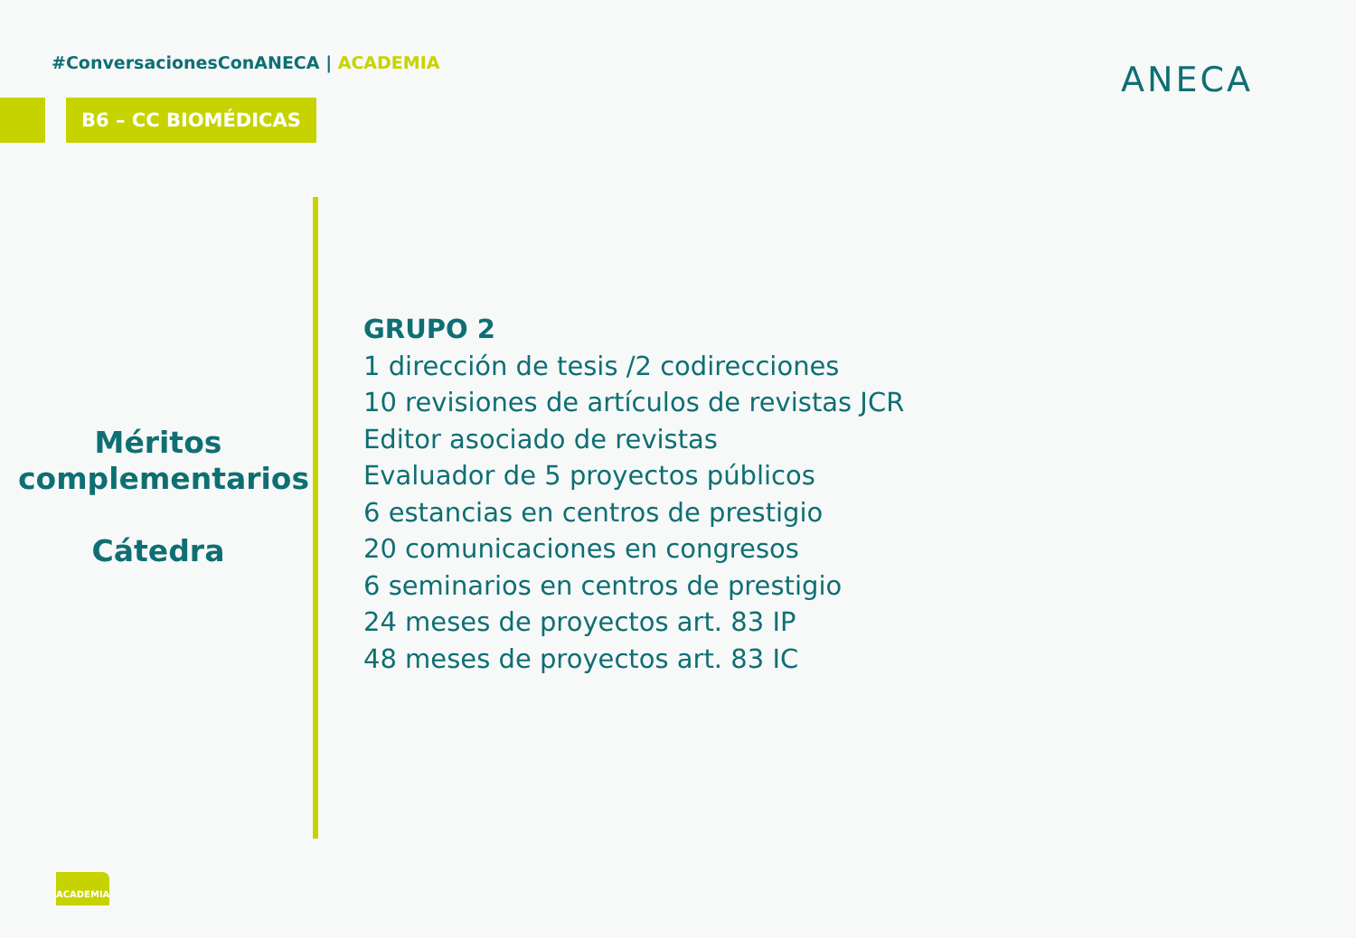#ConversacionesConANECA | ACADEMIA
B6 – CC BIOMÉDICAS
ANECA
Méritos complementarios
Cátedra
GRUPO 2
1 dirección de tesis /2 codirecciones
10 revisiones de artículos de revistas JCR
Editor asociado de revistas
Evaluador de 5 proyectos públicos
6 estancias en centros de prestigio
20 comunicaciones en congresos
6 seminarios en centros de prestigio
24 meses de proyectos art. 83 IP
48 meses de proyectos art. 83 IC
ACADEMIA